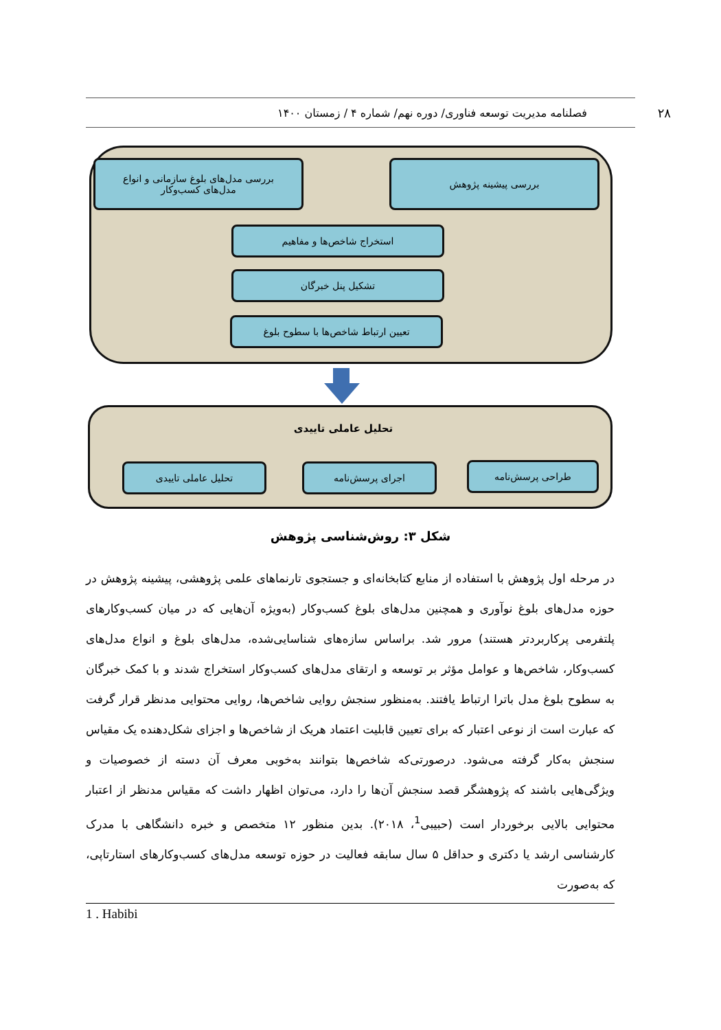۲۸ فصلنامه مدیریت توسعه فناوری/ دوره نهم/ شماره ۴ / زمستان ۱۴۰۰
بررسی پیشینه پژوهش
بررسی مدل‌های بلوغ سازمانی و انواع
مدل‌های کسب‌وکار
استخراج شاخص‌ها و مفاهیم
تشکیل پنل خبرگان
تعیین ارتباط شاخص‌ها با سطوح بلوغ
تحلیل عاملی تاییدی
طراحی پرسش‌نامه
اجرای پرسش‌نامه
تحلیل عاملی تاییدی
شکل ۳: روش‌شناسی پژوهش
در مرحله اول پژوهش با استفاده از منابع کتابخانه‌ای و جستجوی تارنماهای علمی پژوهشی، پیشینه پژوهش در حوزه مدل‌های بلوغ نوآوری و همچنین مدل‌های بلوغ کسب‌وکار (به‌ویژه آن‌هایی که در میان کسب‌وکارهای پلتفرمی پرکاربردتر هستند) مرور شد. براساس سازه‌های شناسایی‌شده، مدل‌های بلوغ و انواع مدل‌های کسب‌وکار، شاخص‌ها و عوامل مؤثر بر توسعه و ارتقای مدل‌های کسب‌وکار استخراج شدند و با کمک خبرگان به سطوح بلوغ مدل باترا ارتباط یافتند. به‌منظور سنجش روایی شاخص‌ها، روایی محتوایی مدنظر قرار گرفت که عبارت است از نوعی اعتبار که برای تعیین قابلیت اعتماد هریک از شاخص‌ها و اجزای شکل‌دهنده یک مقیاس سنجش به‌کار گرفته می‌شود. درصورتی‌که شاخص‌ها بتوانند به‌خوبی معرف آن دسته از خصوصیات و ویژگی‌هایی باشند که پژوهشگر قصد سنجش آن‌ها را دارد، می‌توان اظهار داشت که مقیاس مدنظر از اعتبار محتوایی بالایی برخوردار است (حبیبی<sup>1</sup>، ۲۰۱۸). بدین منظور ۱۲ متخصص و خبره دانشگاهی با مدرک کارشناسی ارشد یا دکتری و حداقل ۵ سال سابقه فعالیت در حوزه توسعه مدل‌های کسب‌وکارهای استارتاپی، که به‌صورت
1 . Habibi